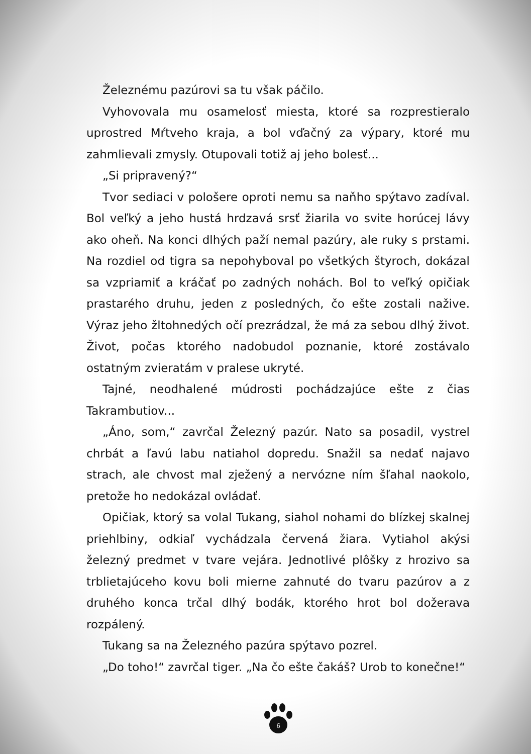Železnému pazúrovi sa tu však páčilo.
Vyhovovala mu osamelosť miesta, ktoré sa rozprestieralo uprostred Mŕtveho kraja, a bol vďačný za výpary, ktoré mu zahmlievali zmysly. Otupovali totiž aj jeho bolesť...
„Si pripravený?“
Tvor sediaci v pološere oproti nemu sa naňho spýtavo zadíval. Bol veľký a jeho hustá hrdzavá srsť žiarila vo svite horúcej lávy ako oheň. Na konci dlhých paží nemal pazúry, ale ruky s prstami. Na rozdiel od tigra sa nepohyboval po všetkých štyroch, dokázal sa vzpriamiť a kráčať po zadných nohách. Bol to veľký opičiak prastarého druhu, jeden z posledných, čo ešte zostali nažive. Výraz jeho žltohnedých očí prezrádzal, že má za sebou dlhý život. Život, počas ktorého nadobudol poznanie, ktoré zostávalo ostatným zvieratám v pralese ukryté.
Tajné, neodhalené múdrosti pochádzajúce ešte z čias Takrambutiov...
„Áno, som,“ zavrčal Železný pazúr. Nato sa posadil, vystrel chrbát a ľavú labu natiahol dopredu. Snažil sa nedať najavo strach, ale chvost mal zježený a nervózne ním šľahal naokolo, pretože ho nedokázal ovládať.
Opičiak, ktorý sa volal Tukang, siahol nohami do blízkej skalnej priehlbiny, odkiaľ vychádzala červená žiara. Vytiahol akýsi železný predmet v tvare vejára. Jednotlivé plôšky z hrozivo sa trblietajúceho kovu boli mierne zahnuté do tvaru pazúrov a z druhého konca trčal dlhý bodák, ktorého hrot bol dožerava rozpálený.
Tukang sa na Železného pazúra spýtavo pozrel.
„Do toho!“ zavrčal tiger. „Na čo ešte čakáš? Urob to konečne!“
6